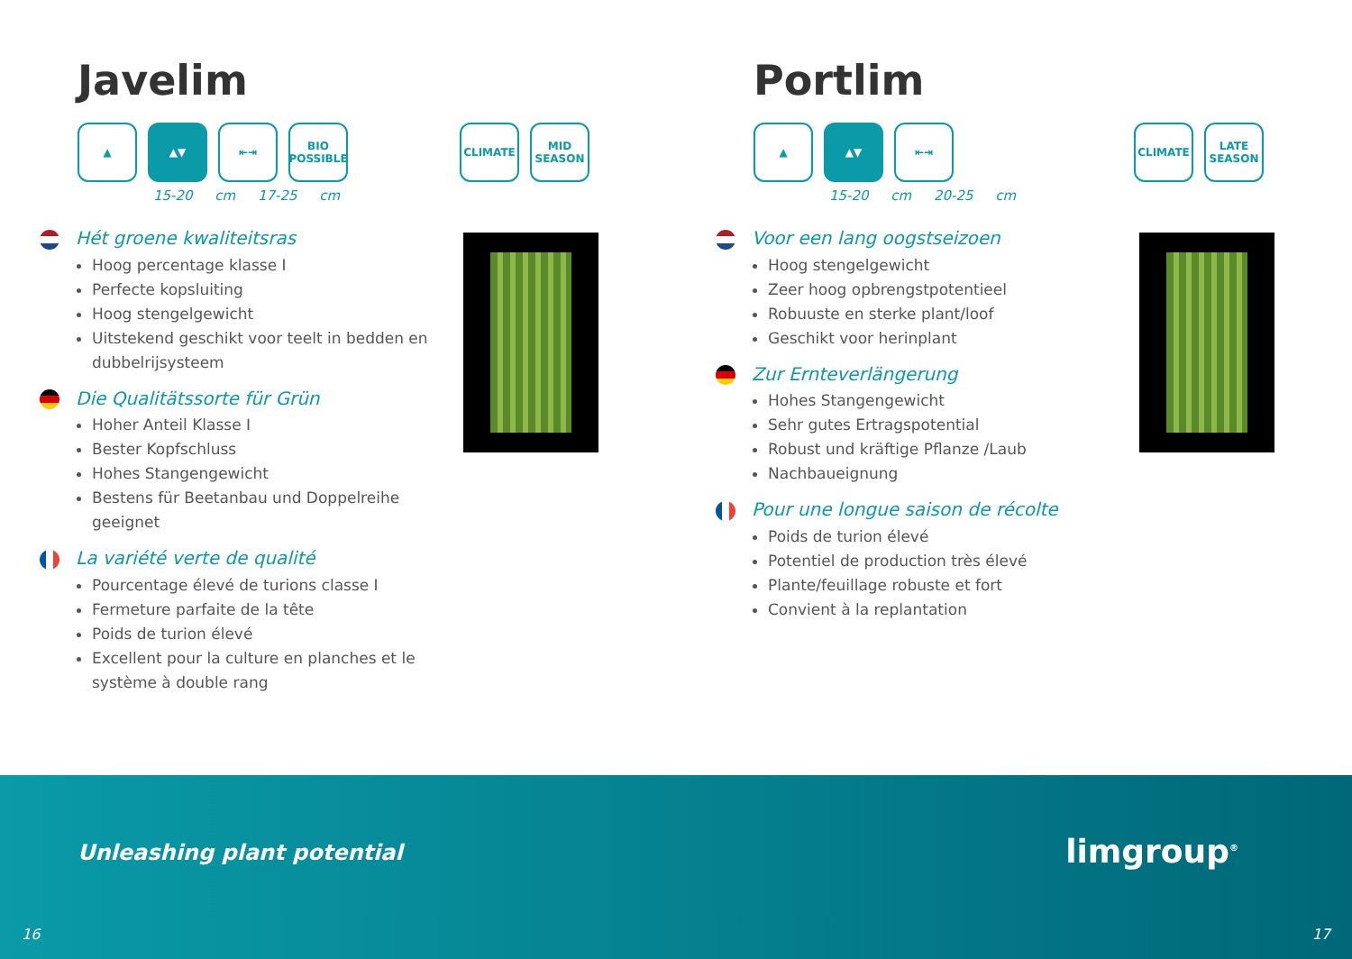Javelim
▲ ▲▼ ⇤⇥ BIO
POSSIBLE
CLIMATE MID
SEASON
15-20 cm 17-25 cm
Hét groene kwaliteitsras
Hoog percentage klasse I
Perfecte kopsluiting
Hoog stengelgewicht
Uitstekend geschikt voor teelt in bedden en dubbelrijsysteem
Die Qualitätssorte für Grün
Hoher Anteil Klasse I
Bester Kopfschluss
Hohes Stangengewicht
Bestens für Beetanbau und Doppelreihe geeignet
La variété verte de qualité
Pourcentage élevé de turions classe I
Fermeture parfaite de la tête
Poids de turion élevé
Excellent pour la culture en planches et le système à double rang
Portlim
▲ ▲▼ ⇤⇥ CLIMATE LATE
SEASON
15-20 cm 20-25 cm
Voor een lang oogstseizoen
Hoog stengelgewicht
Zeer hoog opbrengstpotentieel
Robuuste en sterke plant/loof
Geschikt voor herinplant
Zur Ernteverlängerung
Hohes Stangengewicht
Sehr gutes Ertragspotential
Robust und kräftige Pflanze /Laub
Nachbaueignung
Pour une longue saison de récolte
Poids de turion élevé
Potentiel de production très élevé
Plante/feuillage robuste et fort
Convient à la replantation
Unleashing plant potential limgroup<sup>®</sup>
16 17